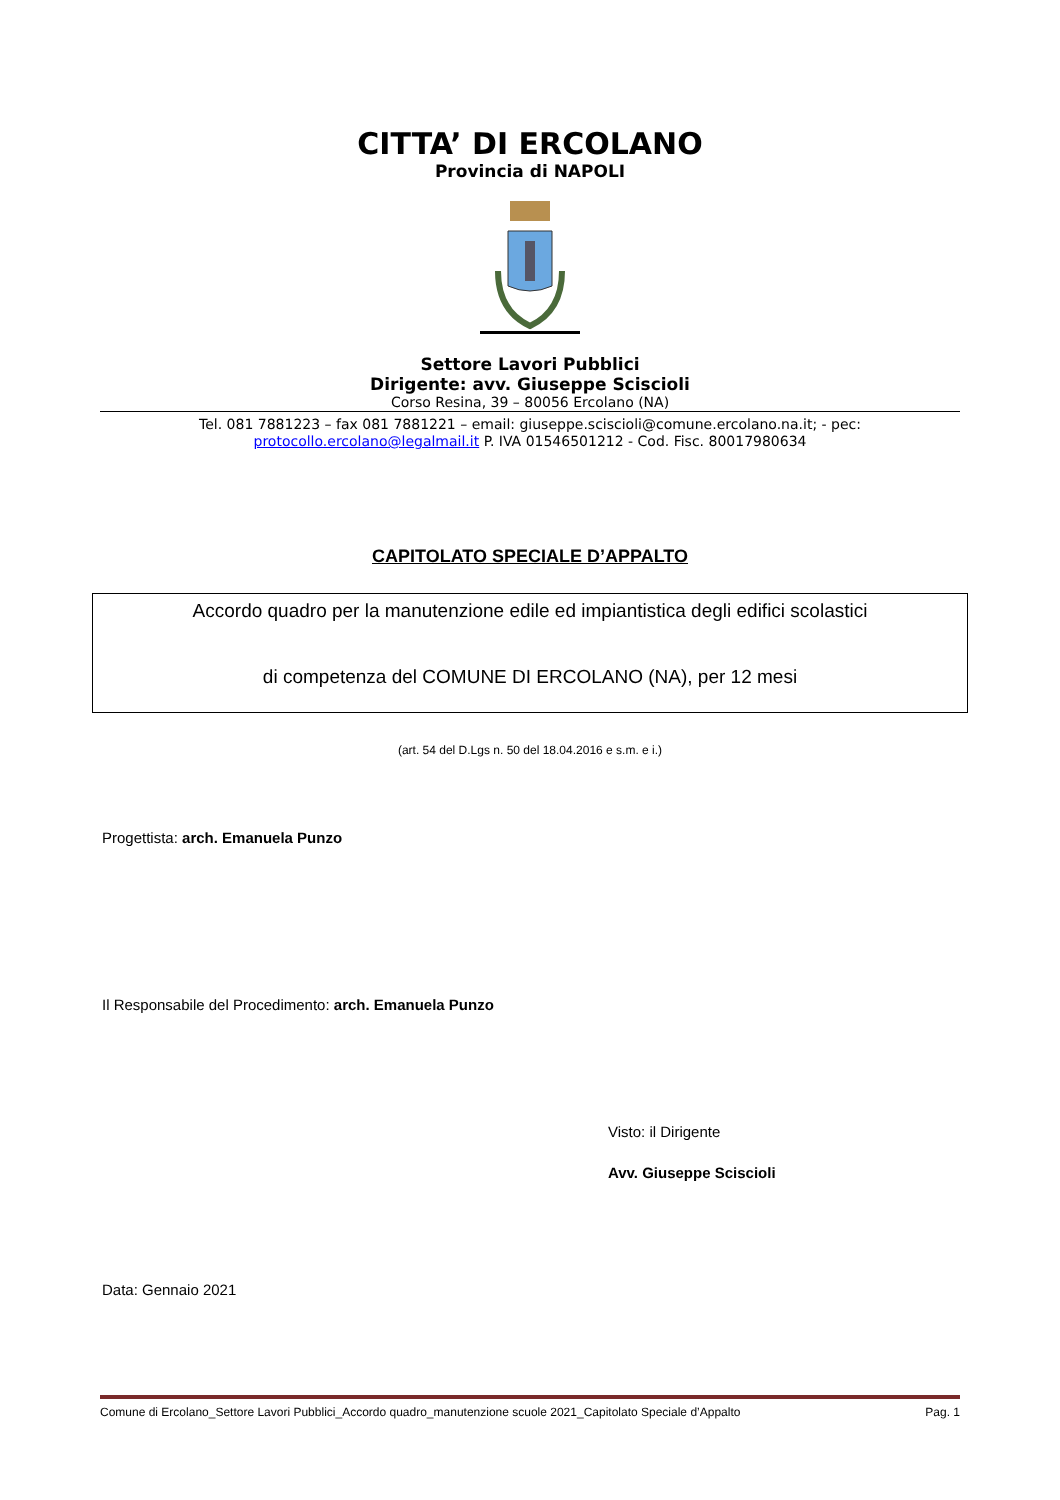CITTA’ DI ERCOLANO
Provincia di NAPOLI
Settore Lavori Pubblici
Dirigente: avv. Giuseppe Sciscioli
Corso Resina, 39 – 80056 Ercolano (NA)
Tel. 081 7881223 – fax 081 7881221 – email: giuseppe.sciscioli@comune.ercolano.na.it; - pec: protocollo.ercolano@legalmail.it P. IVA 01546501212 - Cod. Fisc. 80017980634
CAPITOLATO SPECIALE D’APPALTO
Accordo quadro per la manutenzione edile ed impiantistica degli edifici scolastici
di competenza del COMUNE DI ERCOLANO (NA), per 12 mesi
(art. 54 del D.Lgs n. 50 del 18.04.2016 e s.m. e i.)
Progettista: arch. Emanuela Punzo
Il Responsabile del Procedimento: arch. Emanuela Punzo
Visto: il Dirigente
Avv. Giuseppe Sciscioli
Data: Gennaio 2021
Comune di Ercolano_Settore Lavori Pubblici_Accordo quadro_manutenzione scuole 2021_Capitolato Speciale d’Appalto Pag. 1